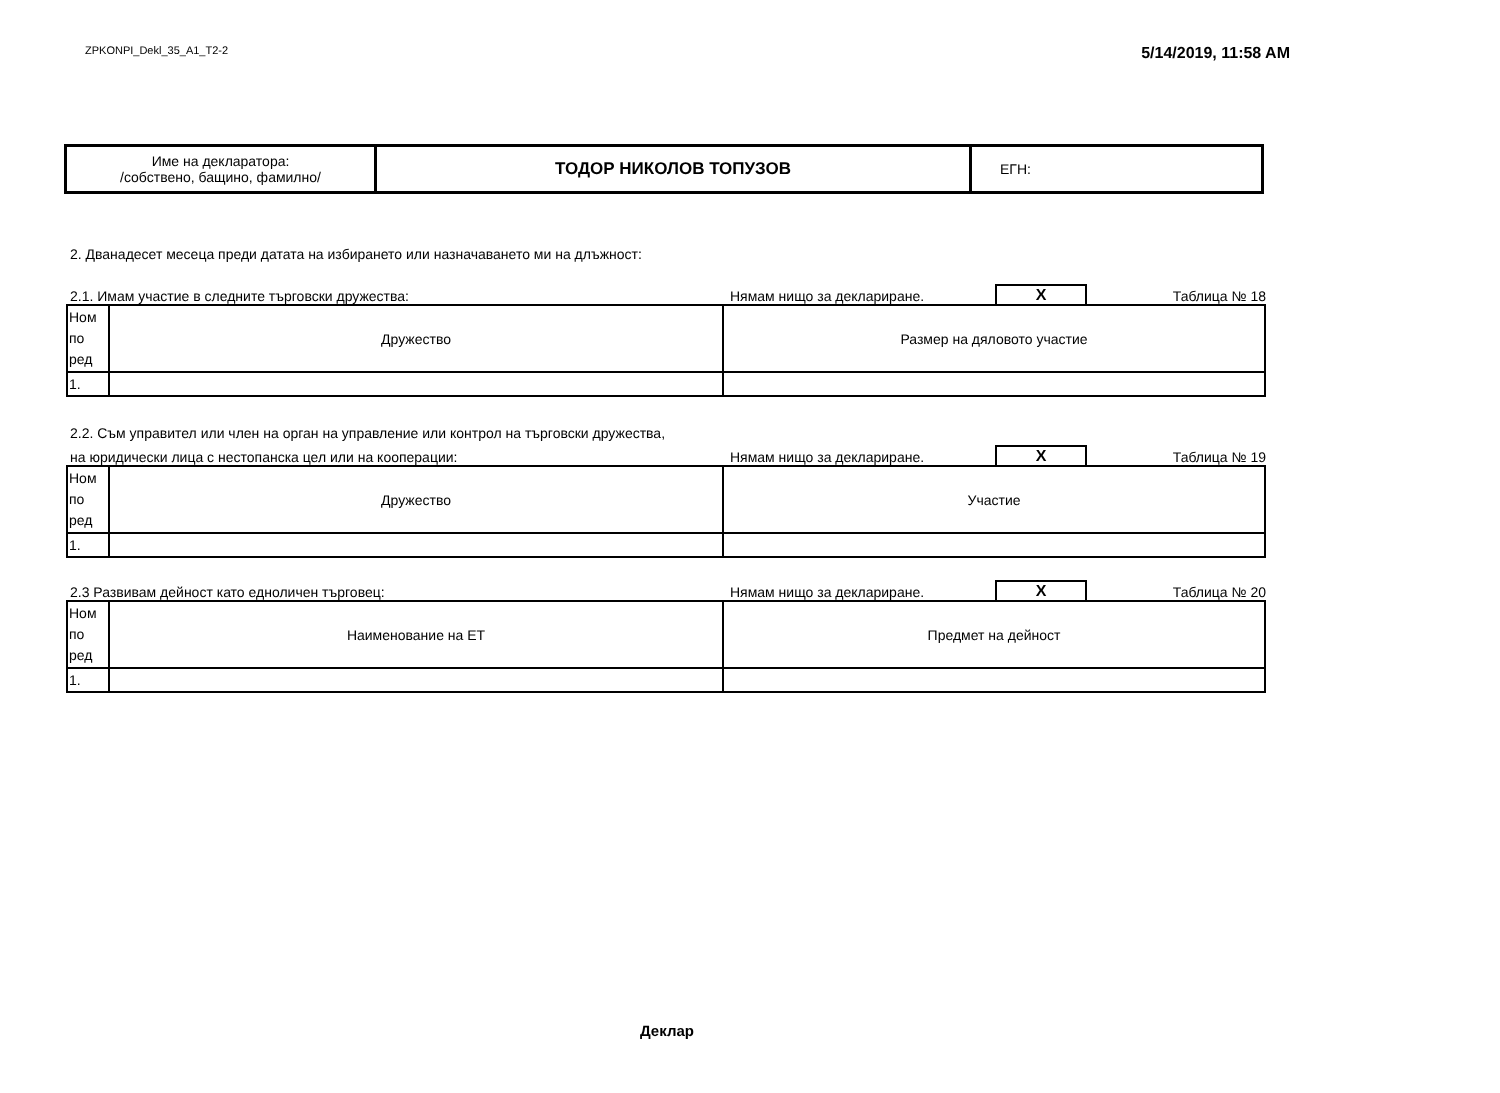ZPKONPI_Dekl_35_A1_T2-2
5/14/2019, 11:58 AM
| Име на декларатора: /собствено, бащино, фамилно/ | ТОДОР НИКОЛОВ ТОПУЗОВ | ЕГН: |
2. Дванадесет месеца преди датата на избирането или назначаването ми на длъжност:
2.1. Имам участие в следните търговски дружества:
Нямам нищо за деклариране.
X
Таблица № 18
| Ном по ред | Дружество | Размер на дяловото участие |
| 1. | | |
2.2. Съм управител или член на орган на управление или контрол на търговски дружества,
на юридически лица с нестопанска цел или на кооперации:
Нямам нищо за деклариране.
X
Таблица № 19
| Ном по ред | Дружество | Участие |
| 1. | | |
2.3 Развивам дейност като едноличен търговец:
Нямам нищо за деклариране.
X
Таблица № 20
| Ном по ред | Наименование на ЕТ | Предмет на дейност |
| 1. | | |
Деклар